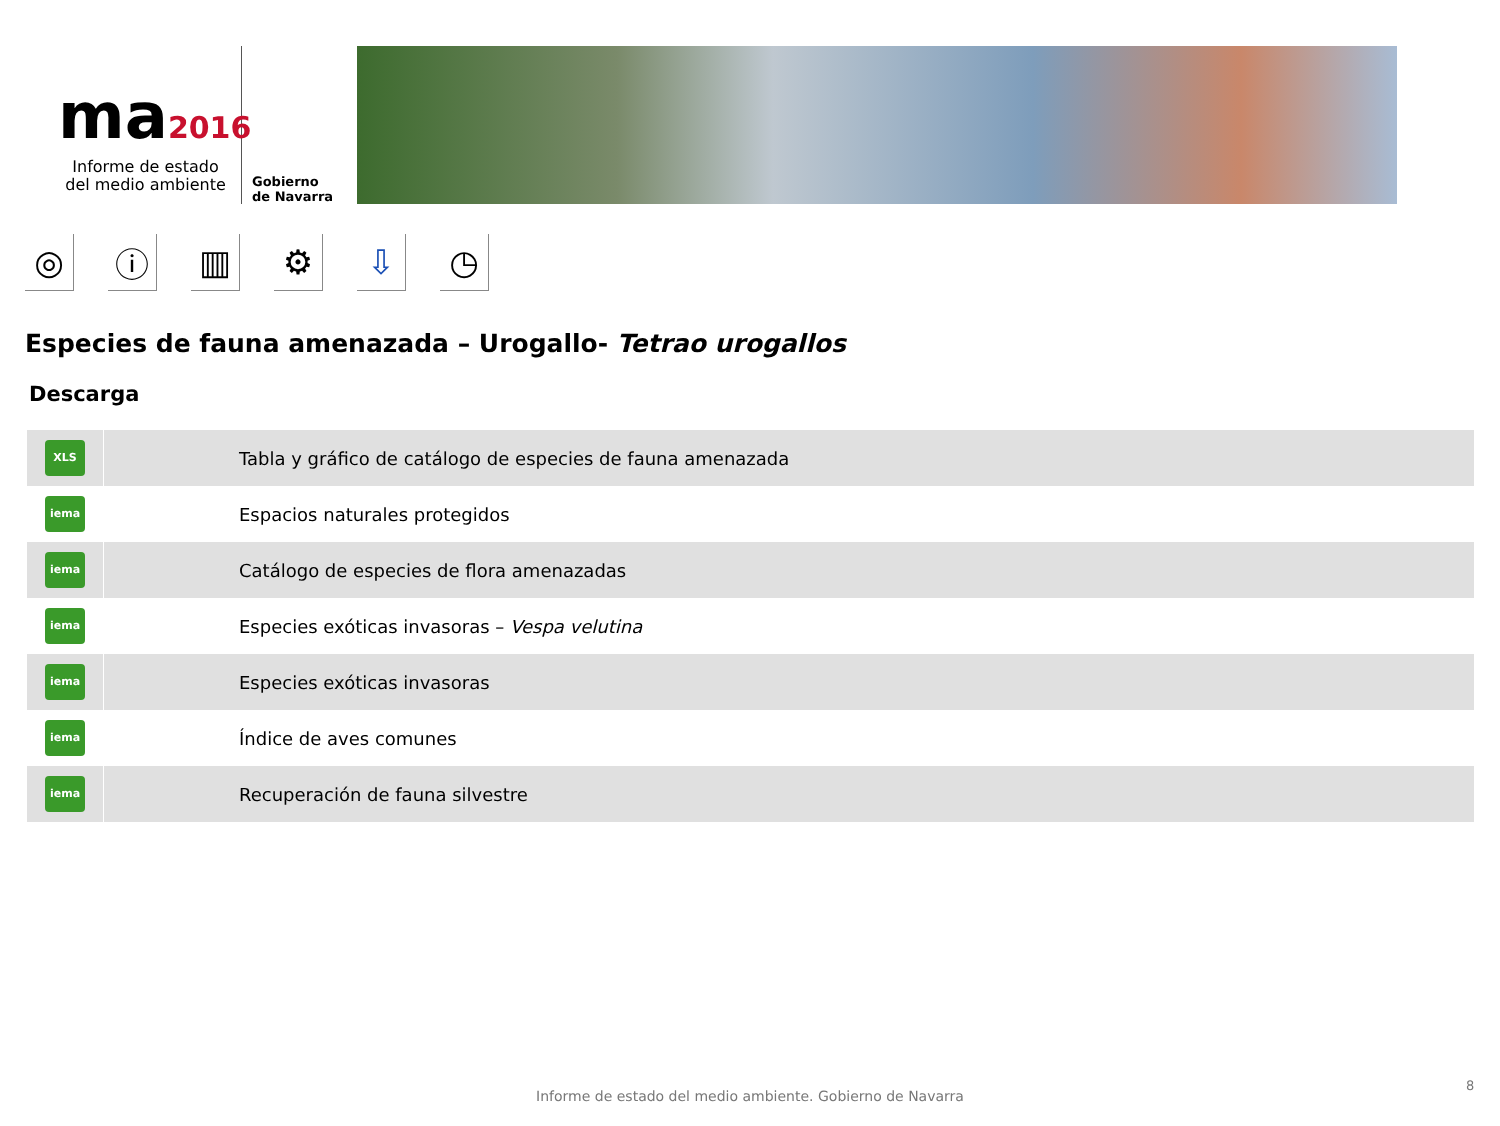ma2016
Informe de estado
del medio ambiente
Gobierno
de Navarra
◎ ⓘ ▥ ⚙ ⇩ ◷
Especies de fauna amenazada – Urogallo- Tetrao urogallos
Descarga
| XLS | Tabla y gráfico de catálogo de especies de fauna amenazada |
| iema | Espacios naturales protegidos |
| iema | Catálogo de especies de flora amenazadas |
| iema | Especies exóticas invasoras – Vespa velutina |
| iema | Especies exóticas invasoras |
| iema | Índice de aves comunes |
| iema | Recuperación de fauna silvestre |
Informe de estado del medio ambiente. Gobierno de Navarra
8